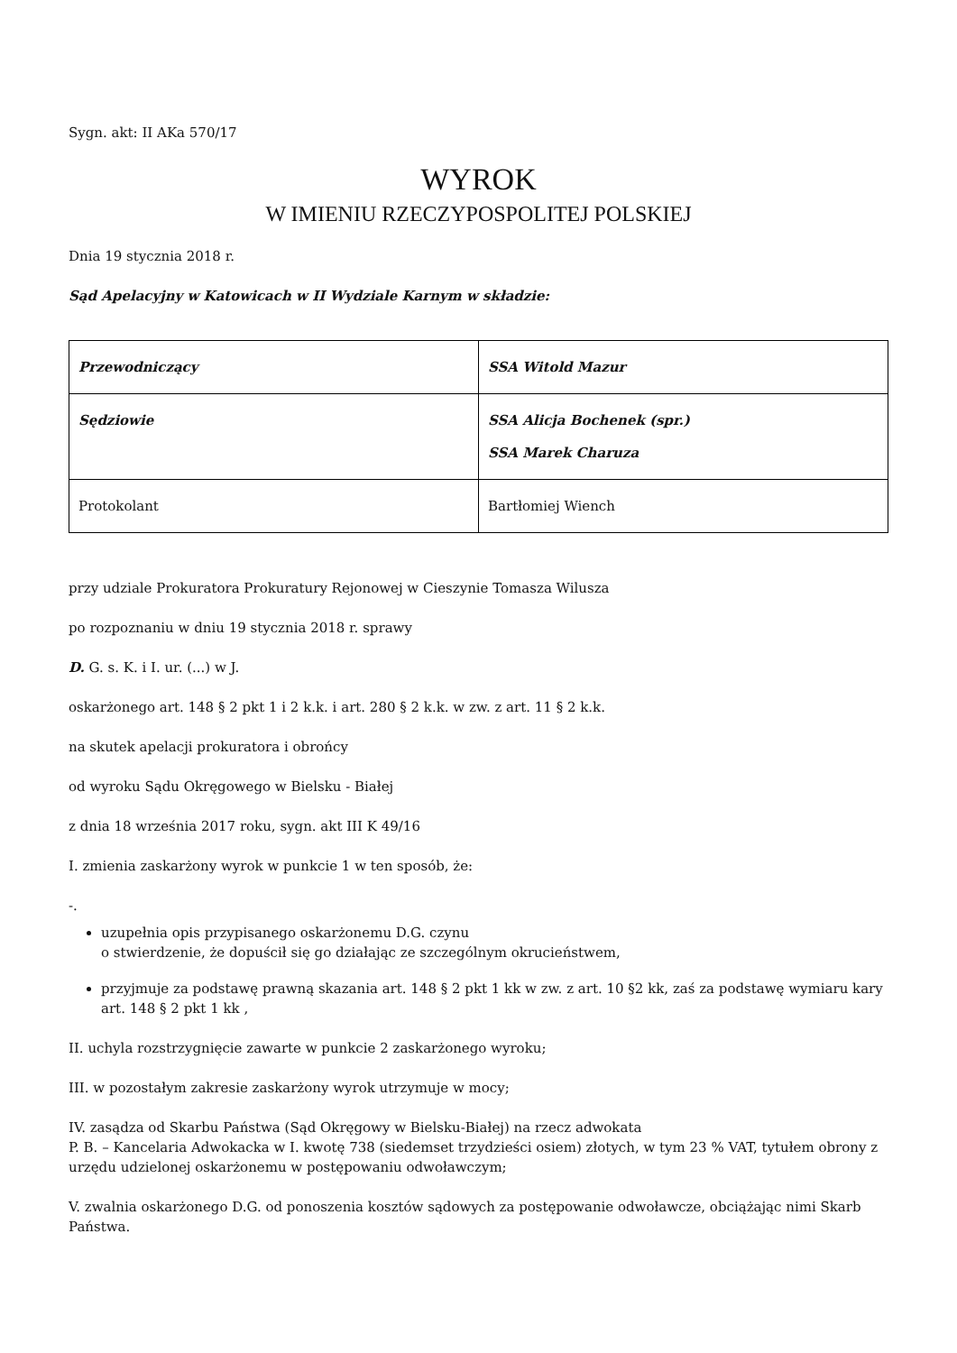Sygn. akt: II AKa 570/17
WYROK
W IMIENIU RZECZYPOSPOLITEJ POLSKIEJ
Dnia 19 stycznia 2018 r.
Sąd Apelacyjny w Katowicach w II Wydziale Karnym w składzie:
| Przewodniczący | SSA Witold Mazur |
| Sędziowie | SSA Alicja Bochenek (spr.) SSA Marek Charuza |
| Protokolant | Bartłomiej Wiench |
przy udziale Prokuratora Prokuratury Rejonowej w Cieszynie Tomasza Wilusza
po rozpoznaniu w dniu 19 stycznia 2018 r. sprawy
D. G. s. K. i I. ur. (...) w J.
oskarżonego art. 148 § 2 pkt 1 i 2 k.k. i art. 280 § 2 k.k. w zw. z art. 11 § 2 k.k.
na skutek apelacji prokuratora i obrońcy
od wyroku Sądu Okręgowego w Bielsku - Białej
z dnia 18 września 2017 roku, sygn. akt III K 49/16
I. zmienia zaskarżony wyrok w punkcie 1 w ten sposób, że:
-.
uzupełnia opis przypisanego oskarżonemu D.G. czynu
o stwierdzenie, że dopuścił się go działając ze szczególnym okrucieństwem,
przyjmuje za podstawę prawną skazania art. 148 § 2 pkt 1 kk w zw. z art. 10 §2 kk, zaś za podstawę wymiaru kary art. 148 § 2 pkt 1 kk ,
II. uchyla rozstrzygnięcie zawarte w punkcie 2 zaskarżonego wyroku;
III. w pozostałym zakresie zaskarżony wyrok utrzymuje w mocy;
IV. zasądza od Skarbu Państwa (Sąd Okręgowy w Bielsku-Białej) na rzecz adwokata
P. B. – Kancelaria Adwokacka w I. kwotę 738 (siedemset trzydzieści osiem) złotych, w tym 23 % VAT, tytułem obrony z urzędu udzielonej oskarżonemu w postępowaniu odwoławczym;
V. zwalnia oskarżonego D.G. od ponoszenia kosztów sądowych za postępowanie odwoławcze, obciążając nimi Skarb Państwa.